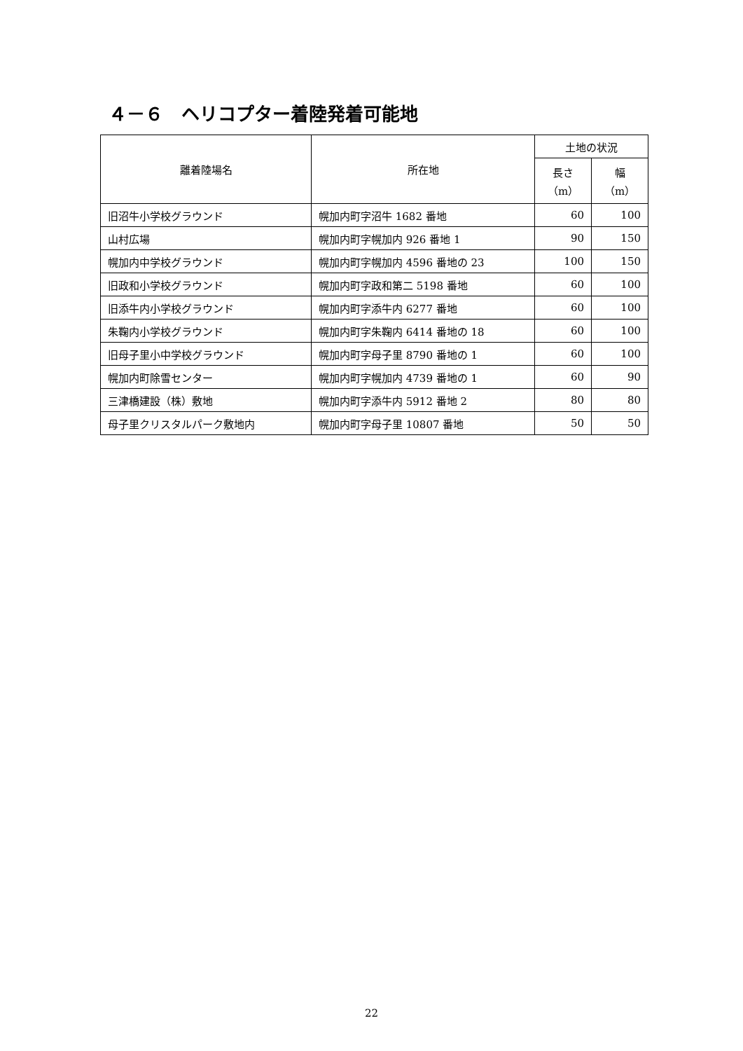４－６　ヘリコプター着陸発着可能地
| 離着陸場名 | 所在地 | 土地の状況 | |
| --- | --- | --- | --- |
| | | 長さ （m） | 幅 （m） |
| 旧沼牛小学校グラウンド | 幌加内町字沼牛 1682 番地 | 60 | 100 |
| 山村広場 | 幌加内町字幌加内 926 番地 1 | 90 | 150 |
| 幌加内中学校グラウンド | 幌加内町字幌加内 4596 番地の 23 | 100 | 150 |
| 旧政和小学校グラウンド | 幌加内町字政和第二 5198 番地 | 60 | 100 |
| 旧添牛内小学校グラウンド | 幌加内町字添牛内 6277 番地 | 60 | 100 |
| 朱鞠内小学校グラウンド | 幌加内町字朱鞠内 6414 番地の 18 | 60 | 100 |
| 旧母子里小中学校グラウンド | 幌加内町字母子里 8790 番地の 1 | 60 | 100 |
| 幌加内町除雪センター | 幌加内町字幌加内 4739 番地の 1 | 60 | 90 |
| 三津橋建設（株）敷地 | 幌加内町字添牛内 5912 番地 2 | 80 | 80 |
| 母子里クリスタルパーク敷地内 | 幌加内町字母子里 10807 番地 | 50 | 50 |
22